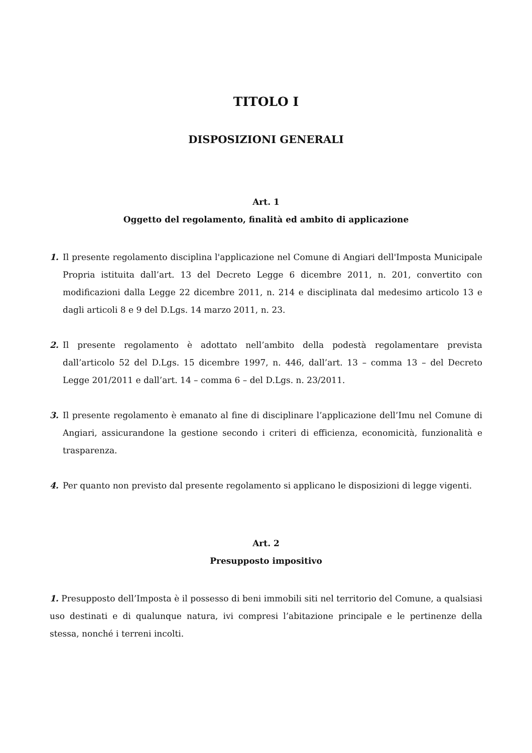TITOLO I
DISPOSIZIONI GENERALI
Art. 1
Oggetto del regolamento, finalità ed ambito di applicazione
1. Il presente regolamento disciplina l'applicazione nel Comune di Angiari dell'Imposta Municipale Propria istituita dall’art. 13 del Decreto Legge 6 dicembre 2011, n. 201, convertito con modificazioni dalla Legge 22 dicembre 2011, n. 214 e disciplinata dal medesimo articolo 13 e dagli articoli 8 e 9 del D.Lgs. 14 marzo 2011, n. 23.
2. Il presente regolamento è adottato nell’ambito della podestà regolamentare prevista dall’articolo 52 del D.Lgs. 15 dicembre 1997, n. 446, dall’art. 13 – comma 13 – del Decreto Legge 201/2011 e dall’art. 14 – comma 6 – del D.Lgs. n. 23/2011.
3. Il presente regolamento è emanato al fine di disciplinare l’applicazione dell’Imu nel Comune di Angiari, assicurandone la gestione secondo i criteri di efficienza, economicità, funzionalità e trasparenza.
4. Per quanto non previsto dal presente regolamento si applicano le disposizioni di legge vigenti.
Art. 2
Presupposto impositivo
1. Presupposto dell’Imposta è il possesso di beni immobili siti nel territorio del Comune, a qualsiasi uso destinati e di qualunque natura, ivi compresi l’abitazione principale e le pertinenze della stessa, nonché i terreni incolti.